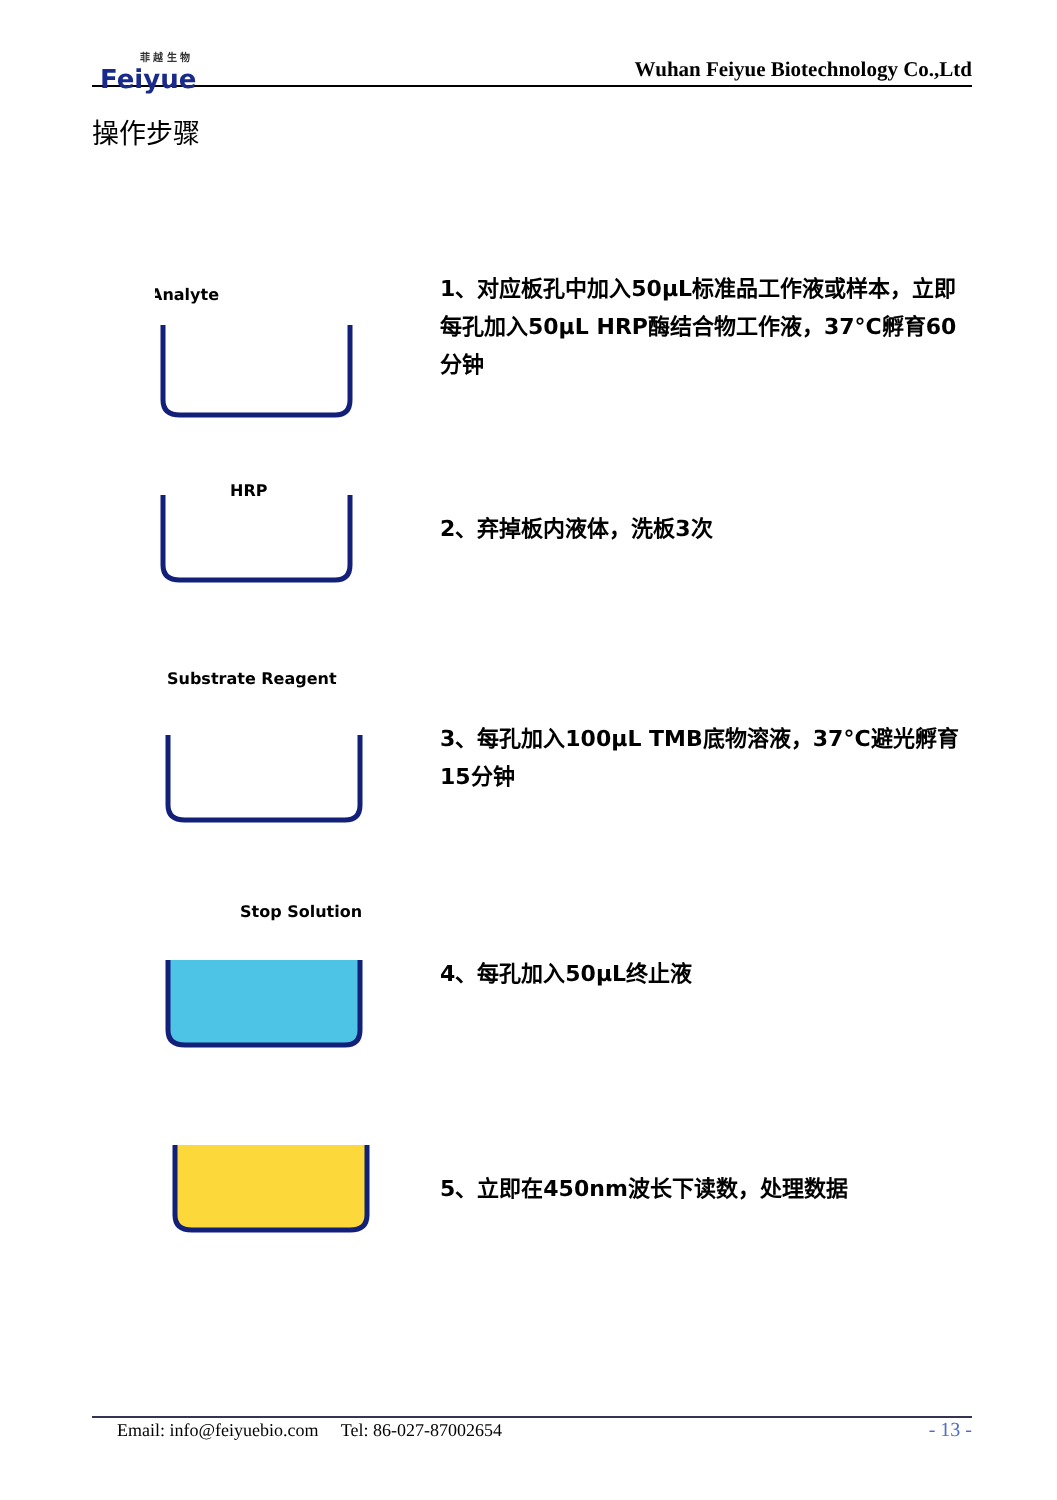菲 越 生 物
Feiyue
Wuhan Feiyue Biotechnology Co.,Ltd
操作步骤
Analyte
1、对应板孔中加入50μL标准品工作液或样本，立即每孔加入50μL HRP酶结合物工作液，37°C孵育60分钟
HRP
2、弃掉板内液体，洗板3次
Substrate Reagent
3、每孔加入100μL TMB底物溶液，37°C避光孵育15分钟
Stop Solution
4、每孔加入50μL终止液
5、立即在450nm波长下读数，处理数据
Email: info@feiyuebio.com Tel: 86-027-87002654 - 13 -